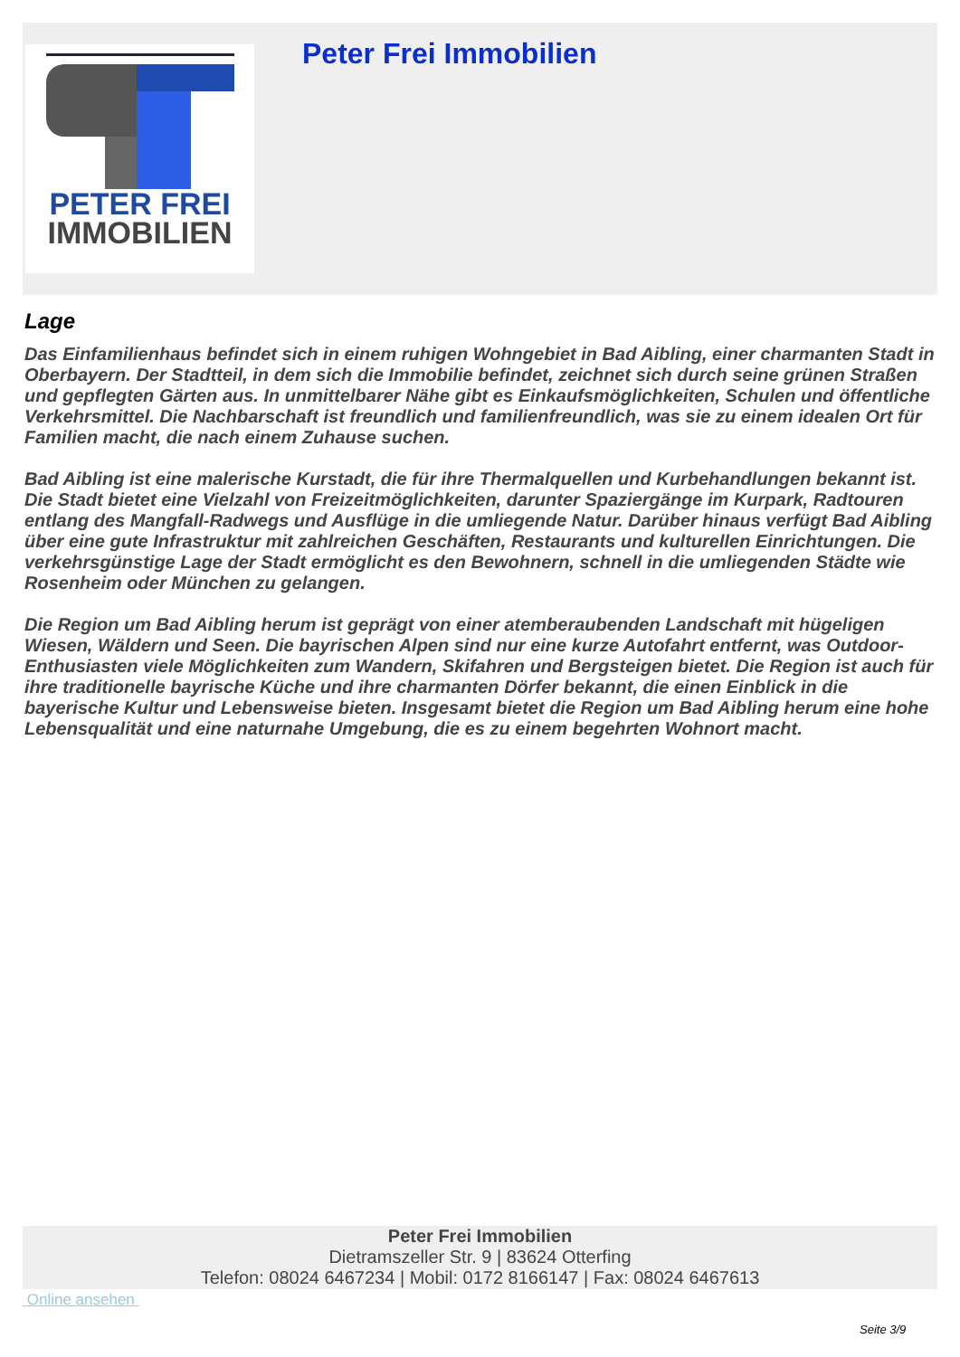PETER FREI
IMMOBILIEN
Peter Frei Immobilien
Lage
Das Einfamilienhaus befindet sich in einem ruhigen Wohngebiet in Bad Aibling, einer charmanten Stadt in Oberbayern. Der Stadtteil, in dem sich die Immobilie befindet, zeichnet sich durch seine grünen Straßen und gepflegten Gärten aus. In unmittelbarer Nähe gibt es Einkaufsmöglichkeiten, Schulen und öffentliche Verkehrsmittel. Die Nachbarschaft ist freundlich und familienfreundlich, was sie zu einem idealen Ort für Familien macht, die nach einem Zuhause suchen.
Bad Aibling ist eine malerische Kurstadt, die für ihre Thermalquellen und Kurbehandlungen bekannt ist. Die Stadt bietet eine Vielzahl von Freizeitmöglichkeiten, darunter Spaziergänge im Kurpark, Radtouren entlang des Mangfall-Radwegs und Ausflüge in die umliegende Natur. Darüber hinaus verfügt Bad Aibling über eine gute Infrastruktur mit zahlreichen Geschäften, Restaurants und kulturellen Einrichtungen. Die verkehrsgünstige Lage der Stadt ermöglicht es den Bewohnern, schnell in die umliegenden Städte wie Rosenheim oder München zu gelangen.
Die Region um Bad Aibling herum ist geprägt von einer atemberaubenden Landschaft mit hügeligen Wiesen, Wäldern und Seen. Die bayrischen Alpen sind nur eine kurze Autofahrt entfernt, was Outdoor-Enthusiasten viele Möglichkeiten zum Wandern, Skifahren und Bergsteigen bietet. Die Region ist auch für ihre traditionelle bayrische Küche und ihre charmanten Dörfer bekannt, die einen Einblick in die bayerische Kultur und Lebensweise bieten. Insgesamt bietet die Region um Bad Aibling herum eine hohe Lebensqualität und eine naturnahe Umgebung, die es zu einem begehrten Wohnort macht.
Peter Frei Immobilien
Dietramszeller Str. 9 | 83624 Otterfing
Telefon: 08024 6467234 | Mobil: 0172 8166147 | Fax: 08024 6467613
Online ansehen
Seite 3/9